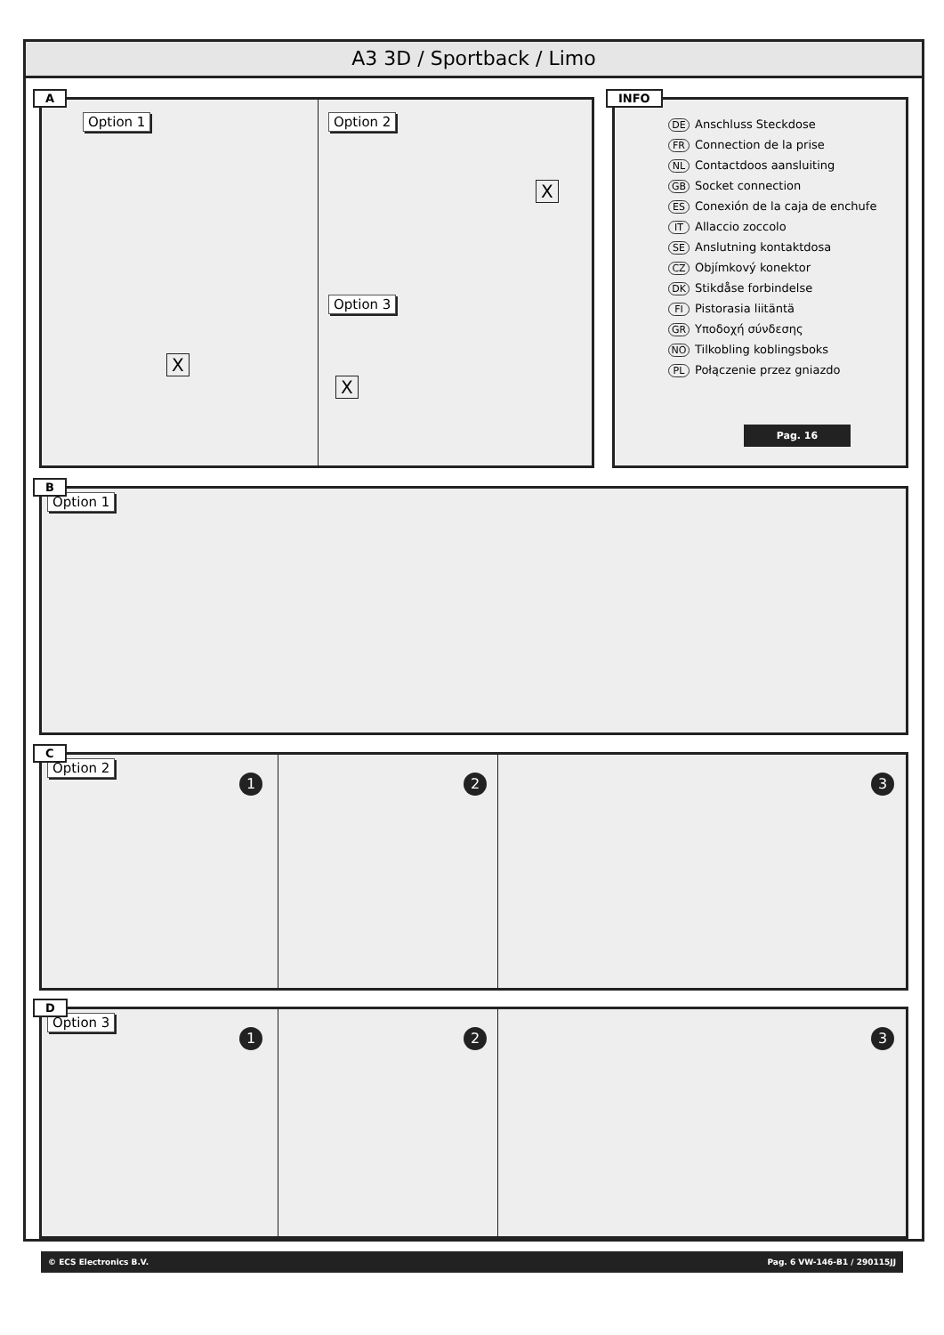A3 3D / Sportback / Limo
A
Option 1 Option 2
Option 3
X
X
X
INFO
DE Anschluss Steckdose
FR Connection de la prise
NL Contactdoos aansluiting
GB Socket connection
ES Conexión de la caja de enchufe
IT Allaccio zoccolo
SE Anslutning kontaktdosa
CZ Objímkový konektor
DK Stikdåse forbindelse
FI Pistorasia liitäntä
GR Υποδοχή σύνδεσης
NO Tilkobling koblingsboks
PL Połączenie przez gniazdo
Pag. 16
B
Option 1
C
Option 2
1 2 3
D
Option 3
1 2 3
© ECS Electronics B.V. Pag. 6 VW-146-B1 / 290115JJ